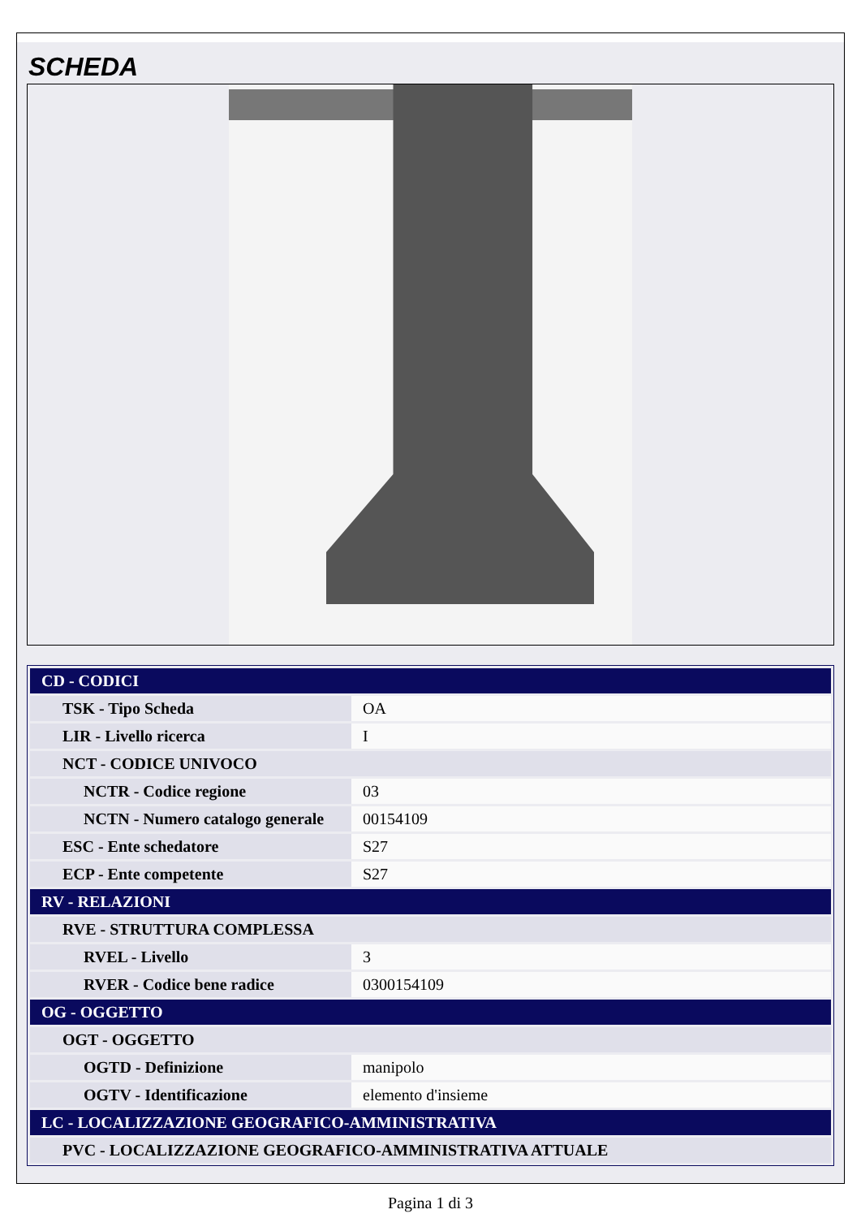SCHEDA
| CD - CODICI | |
| TSK - Tipo Scheda | OA |
| LIR - Livello ricerca | I |
| NCT - CODICE UNIVOCO | |
| NCTR - Codice regione | 03 |
| NCTN - Numero catalogo generale | 00154109 |
| ESC - Ente schedatore | S27 |
| ECP - Ente competente | S27 |
| RV - RELAZIONI | |
| RVE - STRUTTURA COMPLESSA | |
| RVEL - Livello | 3 |
| RVER - Codice bene radice | 0300154109 |
| OG - OGGETTO | |
| OGT - OGGETTO | |
| OGTD - Definizione | manipolo |
| OGTV - Identificazione | elemento d'insieme |
| LC - LOCALIZZAZIONE GEOGRAFICO-AMMINISTRATIVA | |
| PVC - LOCALIZZAZIONE GEOGRAFICO-AMMINISTRATIVA ATTUALE | |
Pagina 1 di 3